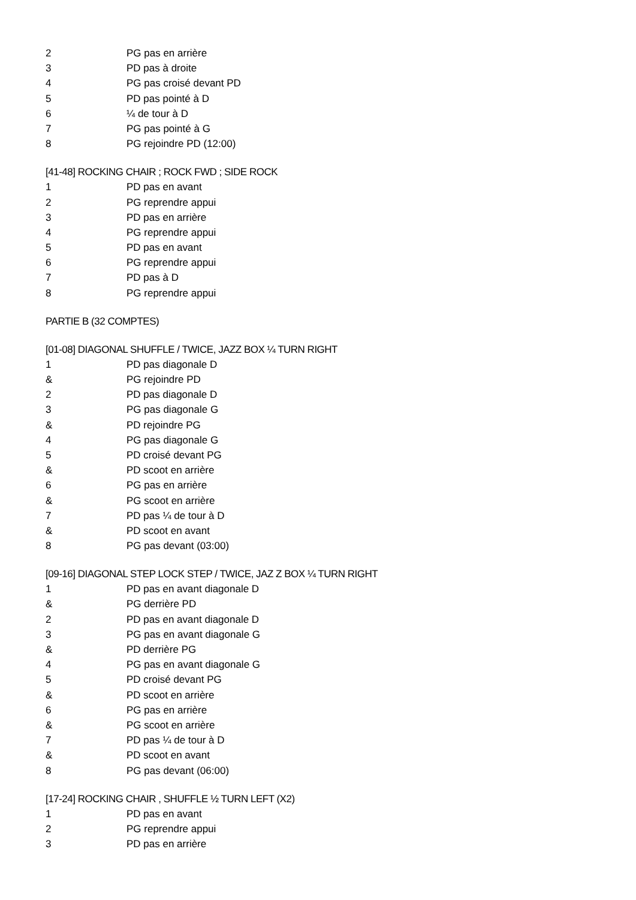2 PG pas en arrière
3 PD pas à droite
4 PG pas croisé devant PD
5 PD pas pointé à D
6 ¼ de tour à D
7 PG pas pointé à G
8 PG rejoindre PD (12:00)
[41-48] ROCKING CHAIR ; ROCK FWD ; SIDE ROCK
1 PD pas en avant
2 PG reprendre appui
3 PD pas en arrière
4 PG reprendre appui
5 PD pas en avant
6 PG reprendre appui
7 PD pas à D
8 PG reprendre appui
PARTIE B (32 COMPTES)
[01-08] DIAGONAL SHUFFLE / TWICE, JAZZ BOX ¼ TURN RIGHT
1 PD pas diagonale D
& PG rejoindre PD
2 PD pas diagonale D
3 PG pas diagonale G
& PD rejoindre PG
4 PG pas diagonale G
5 PD croisé devant PG
& PD scoot en arrière
6 PG pas en arrière
& PG scoot en arrière
7 PD pas ¼ de tour à D
& PD scoot en avant
8 PG pas devant (03:00)
[09-16] DIAGONAL STEP LOCK STEP / TWICE, JAZ Z BOX ¼ TURN RIGHT
1 PD pas en avant diagonale D
& PG derrière PD
2 PD pas en avant diagonale D
3 PG pas en avant diagonale G
& PD derrière PG
4 PG pas en avant diagonale G
5 PD croisé devant PG
& PD scoot en arrière
6 PG pas en arrière
& PG scoot en arrière
7 PD pas ¼ de tour à D
& PD scoot en avant
8 PG pas devant (06:00)
[17-24] ROCKING CHAIR , SHUFFLE ½ TURN LEFT (X2)
1 PD pas en avant
2 PG reprendre appui
3 PD pas en arrière